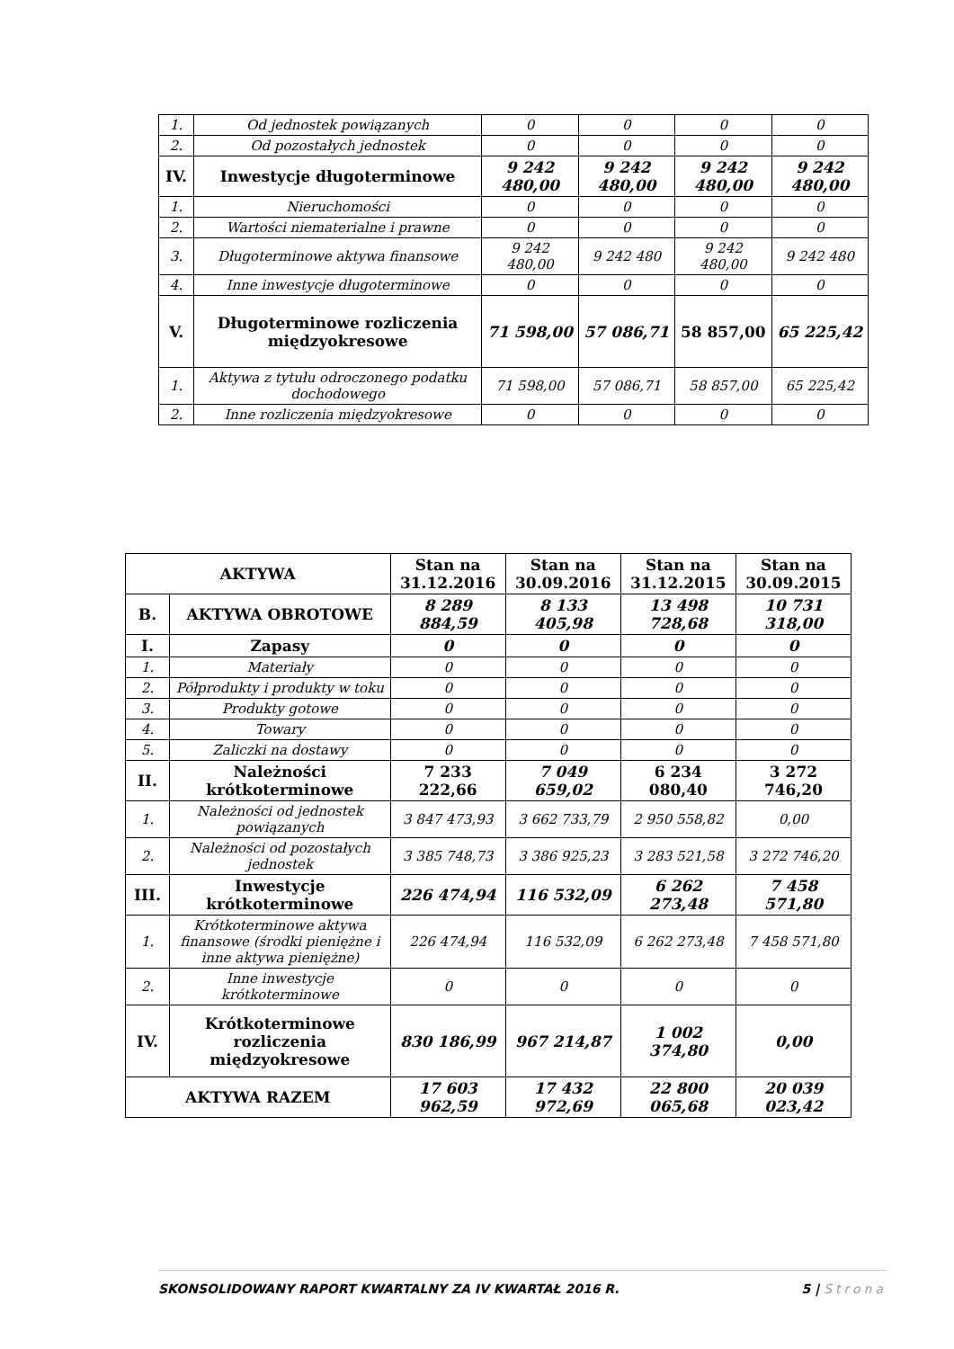| 1. | Od jednostek powiązanych | 0 | 0 | 0 | 0 |
| 2. | Od pozostałych jednostek | 0 | 0 | 0 | 0 |
| IV. | Inwestycje długoterminowe | 9 242 480,00 | 9 242 480,00 | 9 242 480,00 | 9 242 480,00 |
| 1. | Nieruchomości | 0 | 0 | 0 | 0 |
| 2. | Wartości niematerialne i prawne | 0 | 0 | 0 | 0 |
| 3. | Długoterminowe aktywa finansowe | 9 242 480,00 | 9 242 480 | 9 242 480,00 | 9 242 480 |
| 4. | Inne inwestycje długoterminowe | 0 | 0 | 0 | 0 |
| V. | Długoterminowe rozliczenia międzyokresowe | 71 598,00 | 57 086,71 | 58 857,00 | 65 225,42 |
| 1. | Aktywa z tytułu odroczonego podatku dochodowego | 71 598,00 | 57 086,71 | 58 857,00 | 65 225,42 |
| 2. | Inne rozliczenia międzyokresowe | 0 | 0 | 0 | 0 |
| AKTYWA | | Stan na 31.12.2016 | Stan na 30.09.2016 | Stan na 31.12.2015 | Stan na 30.09.2015 |
| --- | --- | --- | --- | --- | --- |
| B. | AKTYWA OBROTOWE | 8 289 884,59 | 8 133 405,98 | 13 498 728,68 | 10 731 318,00 |
| I. | Zapasy | 0 | 0 | 0 | 0 |
| 1. | Materiały | 0 | 0 | 0 | 0 |
| 2. | Półprodukty i produkty w toku | 0 | 0 | 0 | 0 |
| 3. | Produkty gotowe | 0 | 0 | 0 | 0 |
| 4. | Towary | 0 | 0 | 0 | 0 |
| 5. | Zaliczki na dostawy | 0 | 0 | 0 | 0 |
| II. | Należności krótkoterminowe | 7 233 222,66 | 7 049 659,02 | 6 234 080,40 | 3 272 746,20 |
| 1. | Należności od jednostek powiązanych | 3 847 473,93 | 3 662 733,79 | 2 950 558,82 | 0,00 |
| 2. | Należności od pozostałych jednostek | 3 385 748,73 | 3 386 925,23 | 3 283 521,58 | 3 272 746,20 |
| III. | Inwestycje krótkoterminowe | 226 474,94 | 116 532,09 | 6 262 273,48 | 7 458 571,80 |
| 1. | Krótkoterminowe aktywa finansowe (środki pieniężne i inne aktywa pieniężne) | 226 474,94 | 116 532,09 | 6 262 273,48 | 7 458 571,80 |
| 2. | Inne inwestycje krótkoterminowe | 0 | 0 | 0 | 0 |
| IV. | Krótkoterminowe rozliczenia międzyokresowe | 830 186,99 | 967 214,87 | 1 002 374,80 | 0,00 |
| AKTYWA RAZEM | | 17 603 962,59 | 17 432 972,69 | 22 800 065,68 | 20 039 023,42 |
SKONSOLIDOWANY RAPORT KWARTALNY ZA IV KWARTAŁ 2016 R.
5 | Strona